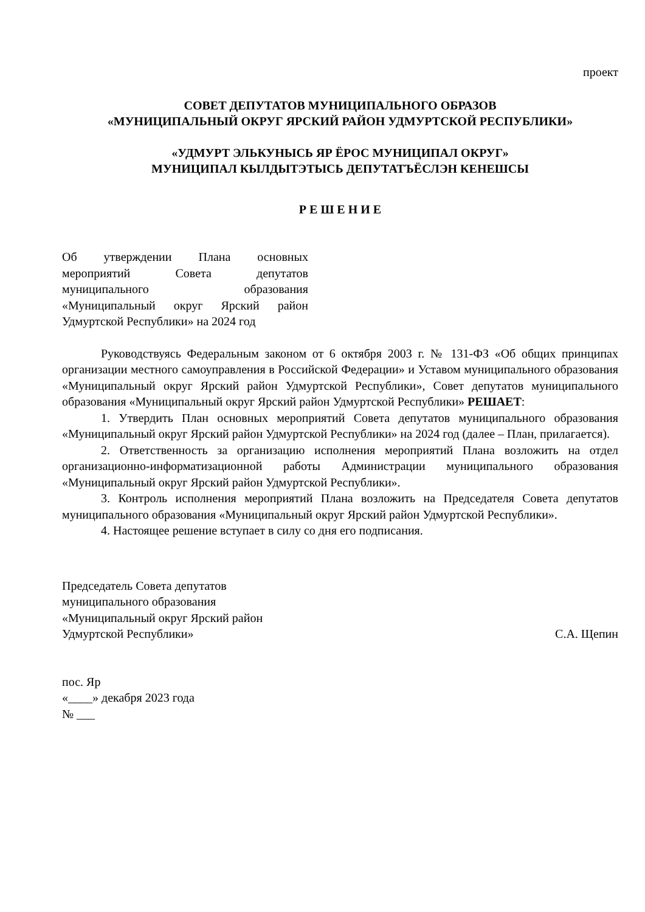проект
СОВЕТ ДЕПУТАТОВ МУНИЦИПАЛЬНОГО ОБРАЗОВ
«МУНИЦИПАЛЬНЫЙ ОКРУГ ЯРСКИЙ РАЙОН УДМУРТСКОЙ РЕСПУБЛИКИ»
«УДМУРТ ЭЛЬКУНЫСЬ ЯР ЁРОС МУНИЦИПАЛ ОКРУГ»
МУНИЦИПАЛ КЫЛДЫТЭТЫСЬ ДЕПУТАТЪЁСЛЭН КЕНЕШСЫ
Р Е Ш Е Н И Е
Об утверждении Плана основных мероприятий Совета депутатов муниципального образования «Муниципальный округ Ярский район Удмуртской Республики» на 2024 год
Руководствуясь Федеральным законом от 6 октября 2003 г. № 131-ФЗ «Об общих принципах организации местного самоуправления в Российской Федерации» и Уставом муниципального образования «Муниципальный округ Ярский район Удмуртской Республики», Совет депутатов муниципального образования «Муниципальный округ Ярский район Удмуртской Республики» РЕШАЕТ:
1. Утвердить План основных мероприятий Совета депутатов муниципального образования «Муниципальный округ Ярский район Удмуртской Республики» на 2024 год (далее – План, прилагается).
2. Ответственность за организацию исполнения мероприятий Плана возложить на отдел организационно-информатизационной работы Администрации муниципального образования «Муниципальный округ Ярский район Удмуртской Республики».
3. Контроль исполнения мероприятий Плана возложить на Председателя Совета депутатов муниципального образования «Муниципальный округ Ярский район Удмуртской Республики».
4. Настоящее решение вступает в силу со дня его подписания.
Председатель Совета депутатов
муниципального образования
«Муниципальный округ Ярский район
Удмуртской Республики»
С.А. Щепин
пос. Яр
«____» декабря 2023 года
№ ___